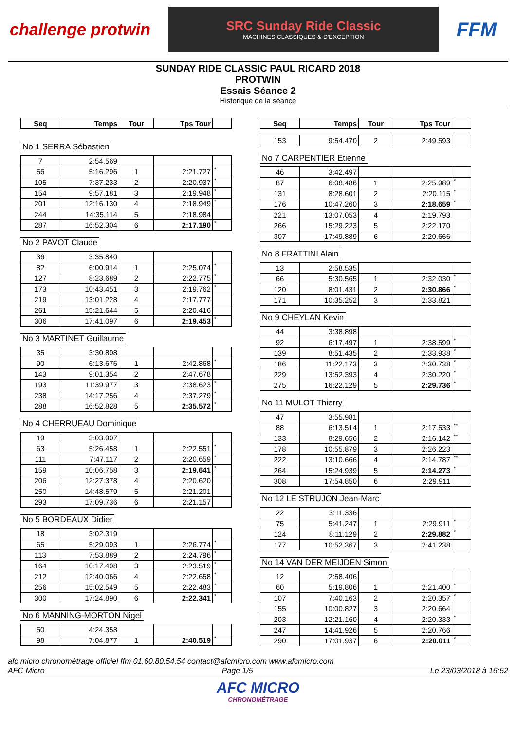challenge protwin
SRC Sunday Ride Classic
MACHINES CLASSIQUES & D'EXCEPTION
FFM
SUNDAY RIDE CLASSIC PAUL RICARD 2018
PROTWIN
Essais Séance 2
Historique de la séance
| Seq | Temps | Tour | Tps Tour | |
| --- | --- | --- | --- | --- |
No 1 SERRA Sébastien
| 7 | 2:54.569 | | | |
| 56 | 5:16.296 | 1 | 2:21.727 | * |
| 105 | 7:37.233 | 2 | 2:20.937 | * |
| 154 | 9:57.181 | 3 | 2:19.948 | * |
| 201 | 12:16.130 | 4 | 2:18.949 | * |
| 244 | 14:35.114 | 5 | 2:18.984 | |
| 287 | 16:52.304 | 6 | 2:17.190 | * |
No 2 PAVOT Claude
| 36 | 3:35.840 | | | |
| 82 | 6:00.914 | 1 | 2:25.074 | * |
| 127 | 8:23.689 | 2 | 2:22.775 | * |
| 173 | 10:43.451 | 3 | 2:19.762 | * |
| 219 | 13:01.228 | 4 | 2:17.777 | |
| 261 | 15:21.644 | 5 | 2:20.416 | |
| 306 | 17:41.097 | 6 | 2:19.453 | * |
No 3 MARTINET Guillaume
| 35 | 3:30.808 | | | |
| 90 | 6:13.676 | 1 | 2:42.868 | * |
| 143 | 9:01.354 | 2 | 2:47.678 | |
| 193 | 11:39.977 | 3 | 2:38.623 | * |
| 238 | 14:17.256 | 4 | 2:37.279 | * |
| 288 | 16:52.828 | 5 | 2:35.572 | * |
No 4 CHERRUEAU Dominique
| 19 | 3:03.907 | | | |
| 63 | 5:26.458 | 1 | 2:22.551 | * |
| 111 | 7:47.117 | 2 | 2:20.659 | * |
| 159 | 10:06.758 | 3 | 2:19.641 | * |
| 206 | 12:27.378 | 4 | 2:20.620 | |
| 250 | 14:48.579 | 5 | 2:21.201 | |
| 293 | 17:09.736 | 6 | 2:21.157 | |
No 5 BORDEAUX Didier
| 18 | 3:02.319 | | | |
| 65 | 5:29.093 | 1 | 2:26.774 | * |
| 113 | 7:53.889 | 2 | 2:24.796 | * |
| 164 | 10:17.408 | 3 | 2:23.519 | * |
| 212 | 12:40.066 | 4 | 2:22.658 | * |
| 256 | 15:02.549 | 5 | 2:22.483 | * |
| 300 | 17:24.890 | 6 | 2:22.341 | * |
No 6 MANNING-MORTON Nigel
| 50 | 4:24.358 | | | |
| 98 | 7:04.877 | 1 | 2:40.519 | * |
| Seq | Temps | Tour | Tps Tour | |
| --- | --- | --- | --- | --- |
| 153 | 9:54.470 | 2 | 2:49.593 | |
No 7 CARPENTIER Etienne
| 46 | 3:42.497 | | | |
| 87 | 6:08.486 | 1 | 2:25.989 | * |
| 131 | 8:28.601 | 2 | 2:20.115 | * |
| 176 | 10:47.260 | 3 | 2:18.659 | * |
| 221 | 13:07.053 | 4 | 2:19.793 | |
| 266 | 15:29.223 | 5 | 2:22.170 | |
| 307 | 17:49.889 | 6 | 2:20.666 | |
No 8 FRATTINI Alain
| 13 | 2:58.535 | | | |
| 66 | 5:30.565 | 1 | 2:32.030 | * |
| 120 | 8:01.431 | 2 | 2:30.866 | * |
| 171 | 10:35.252 | 3 | 2:33.821 | |
No 9 CHEYLAN Kevin
| 44 | 3:38.898 | | | |
| 92 | 6:17.497 | 1 | 2:38.599 | * |
| 139 | 8:51.435 | 2 | 2:33.938 | * |
| 186 | 11:22.173 | 3 | 2:30.738 | * |
| 229 | 13:52.393 | 4 | 2:30.220 | * |
| 275 | 16:22.129 | 5 | 2:29.736 | * |
No 11 MULOT Thierry
| 47 | 3:55.981 | | | |
| 88 | 6:13.514 | 1 | 2:17.533 | ** |
| 133 | 8:29.656 | 2 | 2:16.142 | ** |
| 178 | 10:55.879 | 3 | 2:26.223 | |
| 222 | 13:10.666 | 4 | 2:14.787 | ** |
| 264 | 15:24.939 | 5 | 2:14.273 | * |
| 308 | 17:54.850 | 6 | 2:29.911 | |
No 12 LE STRUJON Jean-Marc
| 22 | 3:11.336 | | | |
| 75 | 5:41.247 | 1 | 2:29.911 | * |
| 124 | 8:11.129 | 2 | 2:29.882 | * |
| 177 | 10:52.367 | 3 | 2:41.238 | |
No 14 VAN DER MEIJDEN Simon
| 12 | 2:58.406 | | | |
| 60 | 5:19.806 | 1 | 2:21.400 | * |
| 107 | 7:40.163 | 2 | 2:20.357 | * |
| 155 | 10:00.827 | 3 | 2:20.664 | |
| 203 | 12:21.160 | 4 | 2:20.333 | * |
| 247 | 14:41.926 | 5 | 2:20.766 | |
| 290 | 17:01.937 | 6 | 2:20.011 | * |
afc micro chronométrage officiel ffm 01.60.80.54.54 contact@afcmicro.com www.afcmicro.com
AFC Micro Page 1/5 Le 23/03/2018 à 16:52
AFC MICRO
CHRONOMÉTRAGE